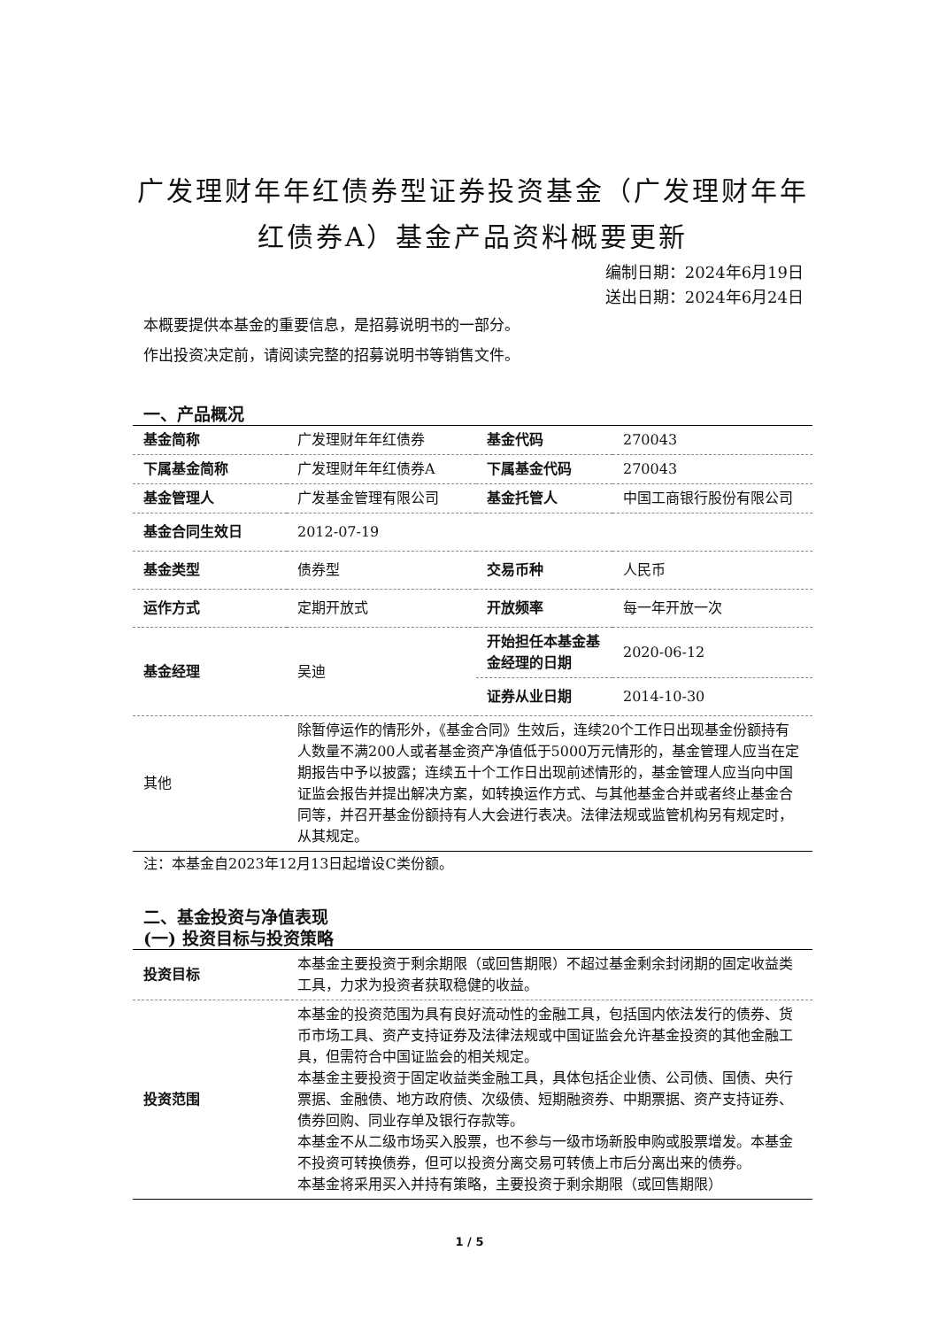广发理财年年红债券型证券投资基金（广发理财年年红债券A）基金产品资料概要更新
编制日期：2024年6月19日
送出日期：2024年6月24日
本概要提供本基金的重要信息，是招募说明书的一部分。
作出投资决定前，请阅读完整的招募说明书等销售文件。
一、产品概况
| 基金简称 | 广发理财年年红债券 | 基金代码 | 270043 |
| 下属基金简称 | 广发理财年年红债券A | 下属基金代码 | 270043 |
| 基金管理人 | 广发基金管理有限公司 | 基金托管人 | 中国工商银行股份有限公司 |
| 基金合同生效日 | 2012-07-19 | | |
| 基金类型 | 债券型 | 交易币种 | 人民币 |
| 运作方式 | 定期开放式 | 开放频率 | 每一年开放一次 |
| 基金经理 | 吴迪 | 开始担任本基金基金经理的日期 | 2020-06-12 |
| | | 证券从业日期 | 2014-10-30 |
| 其他 | 除暂停运作的情形外，《基金合同》生效后，连续20个工作日出现基金份额持有人数量不满200人或者基金资产净值低于5000万元情形的，基金管理人应当在定期报告中予以披露；连续五十个工作日出现前述情形的，基金管理人应当向中国证监会报告并提出解决方案，如转换运作方式、与其他基金合并或者终止基金合同等，并召开基金份额持有人大会进行表决。法律法规或监管机构另有规定时，从其规定。 | | |
注：本基金自2023年12月13日起增设C类份额。
二、基金投资与净值表现
(一) 投资目标与投资策略
| 投资目标 | 本基金主要投资于剩余期限（或回售期限）不超过基金剩余封闭期的固定收益类工具，力求为投资者获取稳健的收益。 |
| 投资范围 | 本基金的投资范围为具有良好流动性的金融工具，包括国内依法发行的债券、货币市场工具、资产支持证券及法律法规或中国证监会允许基金投资的其他金融工具，但需符合中国证监会的相关规定。 本基金主要投资于固定收益类金融工具，具体包括企业债、公司债、国债、央行票据、金融债、地方政府债、次级债、短期融资券、中期票据、资产支持证券、债券回购、同业存单及银行存款等。 本基金不从二级市场买入股票，也不参与一级市场新股申购或股票增发。本基金不投资可转换债券，但可以投资分离交易可转债上市后分离出来的债券。 本基金将采用买入并持有策略，主要投资于剩余期限（或回售期限） |
1 / 5